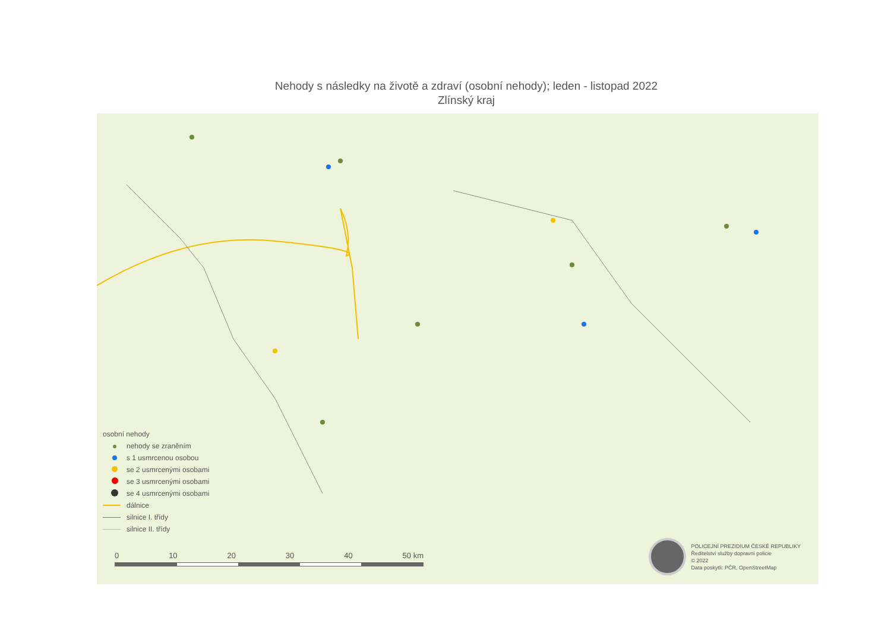Nehody s následky na životě a zdraví (osobní nehody); leden - listopad 2022
Zlínský kraj
osobní nehody
nehody se zraněním
s 1 usmrcenou osobou
se 2 usmrcenými osobami
se 3 usmrcenými osobami
se 4 usmrcenými osobami
dálnice
silnice I. třídy
silnice II. třídy
0 10 20 30 40 50 km
POLICEJNÍ PREZIDIUM ČESKÉ REPUBLIKY
Ředitelství služby dopravní policie
© 2022
Data poskytli: PČR, OpenStreetMap